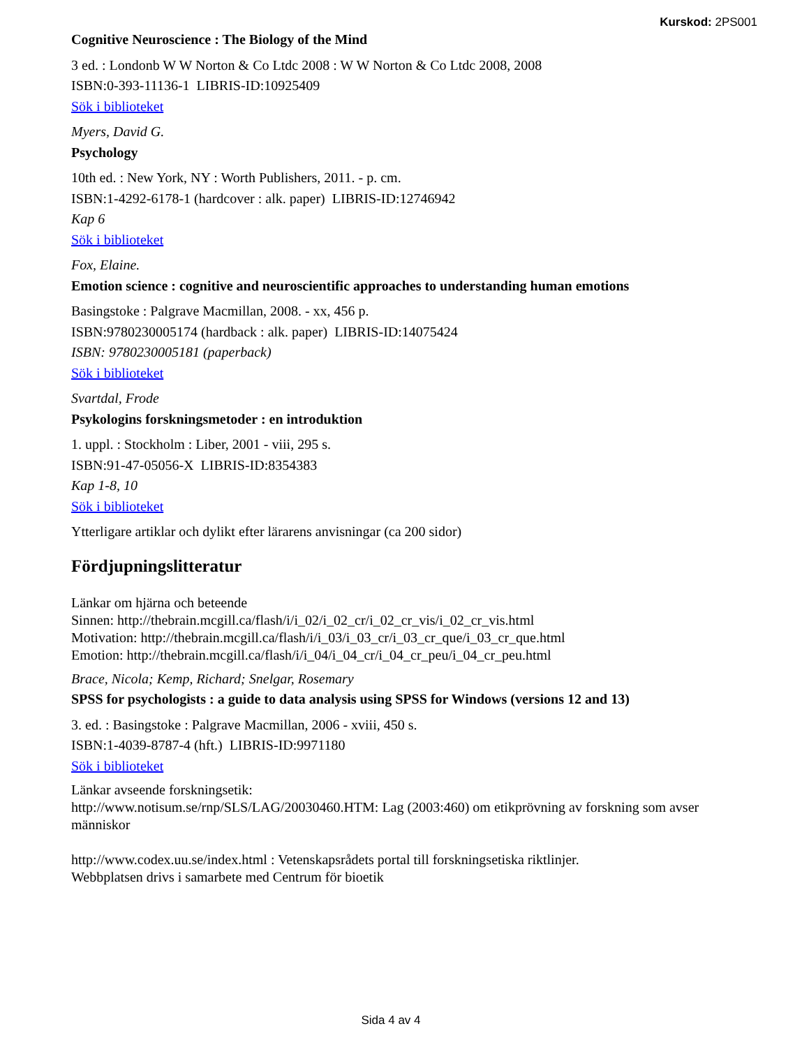Kurskod: 2PS001
Cognitive Neuroscience : The Biology of the Mind
3 ed. : Londonb W W Norton & Co Ltdc 2008 : W W Norton & Co Ltdc 2008, 2008
ISBN:0-393-11136-1 LIBRIS-ID:10925409
Sök i biblioteket
Myers, David G.
Psychology
10th ed. : New York, NY : Worth Publishers, 2011. - p. cm.
ISBN:1-4292-6178-1 (hardcover : alk. paper) LIBRIS-ID:12746942
Kap 6
Sök i biblioteket
Fox, Elaine.
Emotion science : cognitive and neuroscientific approaches to understanding human emotions
Basingstoke : Palgrave Macmillan, 2008. - xx, 456 p.
ISBN:9780230005174 (hardback : alk. paper) LIBRIS-ID:14075424
ISBN: 9780230005181 (paperback)
Sök i biblioteket
Svartdal, Frode
Psykologins forskningsmetoder : en introduktion
1. uppl. : Stockholm : Liber, 2001 - viii, 295 s.
ISBN:91-47-05056-X LIBRIS-ID:8354383
Kap 1-8, 10
Sök i biblioteket
Ytterligare artiklar och dylikt efter lärarens anvisningar (ca 200 sidor)
Fördjupningslitteratur
Länkar om hjärna och beteende
Sinnen: http://thebrain.mcgill.ca/flash/i/i_02/i_02_cr/i_02_cr_vis/i_02_cr_vis.html
Motivation: http://thebrain.mcgill.ca/flash/i/i_03/i_03_cr/i_03_cr_que/i_03_cr_que.html
Emotion: http://thebrain.mcgill.ca/flash/i/i_04/i_04_cr/i_04_cr_peu/i_04_cr_peu.html
Brace, Nicola; Kemp, Richard; Snelgar, Rosemary
SPSS for psychologists : a guide to data analysis using SPSS for Windows (versions 12 and 13)
3. ed. : Basingstoke : Palgrave Macmillan, 2006 - xviii, 450 s.
ISBN:1-4039-8787-4 (hft.) LIBRIS-ID:9971180
Sök i biblioteket
Länkar avseende forskningsetik:
http://www.notisum.se/rnp/SLS/LAG/20030460.HTM: Lag (2003:460) om etikprövning av forskning som avser människor
http://www.codex.uu.se/index.html : Vetenskapsrådets portal till forskningsetiska riktlinjer.
Webbplatsen drivs i samarbete med Centrum för bioetik
Sida 4 av 4